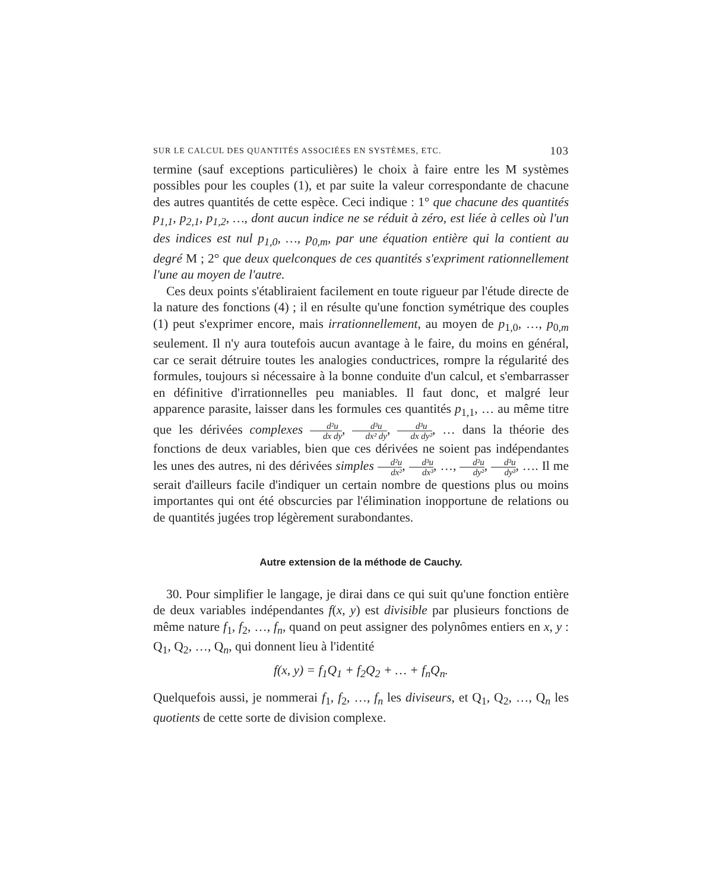SUR LE CALCUL DES QUANTITÉS ASSOCIÉES EN SYSTÈMES, ETC. 103
termine (sauf exceptions particulières) le choix à faire entre les M systèmes possibles pour les couples (1), et par suite la valeur correspondante de chacune des autres quantités de cette espèce. Ceci indique : 1° que chacune des quantités p<sub>1,1</sub>, p<sub>2,1</sub>, p<sub>1,2</sub>, …, dont aucun indice ne se réduit à zéro, est liée à celles où l'un des indices est nul p<sub>1,0</sub>, …, p<sub>0,m</sub>, par une équation entière qui la contient au degré M ; 2° que deux quelconques de ces quantités s'expriment rationnellement l'une au moyen de l'autre.
Ces deux points s'établiraient facilement en toute rigueur par l'étude directe de la nature des fonctions (4) ; il en résulte qu'une fonction symétrique des couples (1) peut s'exprimer encore, mais irrationnellement, au moyen de p<sub>1,0</sub>, …, p<sub>0,m</sub> seulement. Il n'y aura toutefois aucun avantage à le faire, du moins en général, car ce serait détruire toutes les analogies conductrices, rompre la régularité des formules, toujours si nécessaire à la bonne conduite d'un calcul, et s'embarrasser en définitive d'irrationnelles peu maniables. Il faut donc, et malgré leur apparence parasite, laisser dans les formules ces quantités p<sub>1,1</sub>, … au même titre que les dérivées complexes d²u dx dy, d³u dx² dy, d³u dx dy², … dans la théorie des fonctions de deux variables, bien que ces dérivées ne soient pas indépendantes les unes des autres, ni des dérivées simples d²u dx², d³u dx³, …, d²u dy², d³u dy³, …. Il me serait d'ailleurs facile d'indiquer un certain nombre de questions plus ou moins importantes qui ont été obscurcies par l'élimination inopportune de relations ou de quantités jugées trop légèrement surabondantes.
Autre extension de la méthode de Cauchy.
30. Pour simplifier le langage, je dirai dans ce qui suit qu'une fonction entière de deux variables indépendantes f(x, y) est divisible par plusieurs fonctions de même nature f<sub>1</sub>, f<sub>2</sub>, …, f<sub>n</sub>, quand on peut assigner des polynômes entiers en x, y : Q<sub>1</sub>, Q<sub>2</sub>, …, Q<sub>n</sub>, qui donnent lieu à l'identité
f(x, y) = f<sub>1</sub>Q<sub>1</sub> + f<sub>2</sub>Q<sub>2</sub> + … + f<sub>n</sub>Q<sub>n</sub>.
Quelquefois aussi, je nommerai f<sub>1</sub>, f<sub>2</sub>, …, f<sub>n</sub> les diviseurs, et Q<sub>1</sub>, Q<sub>2</sub>, …, Q<sub>n</sub> les quotients de cette sorte de division complexe.